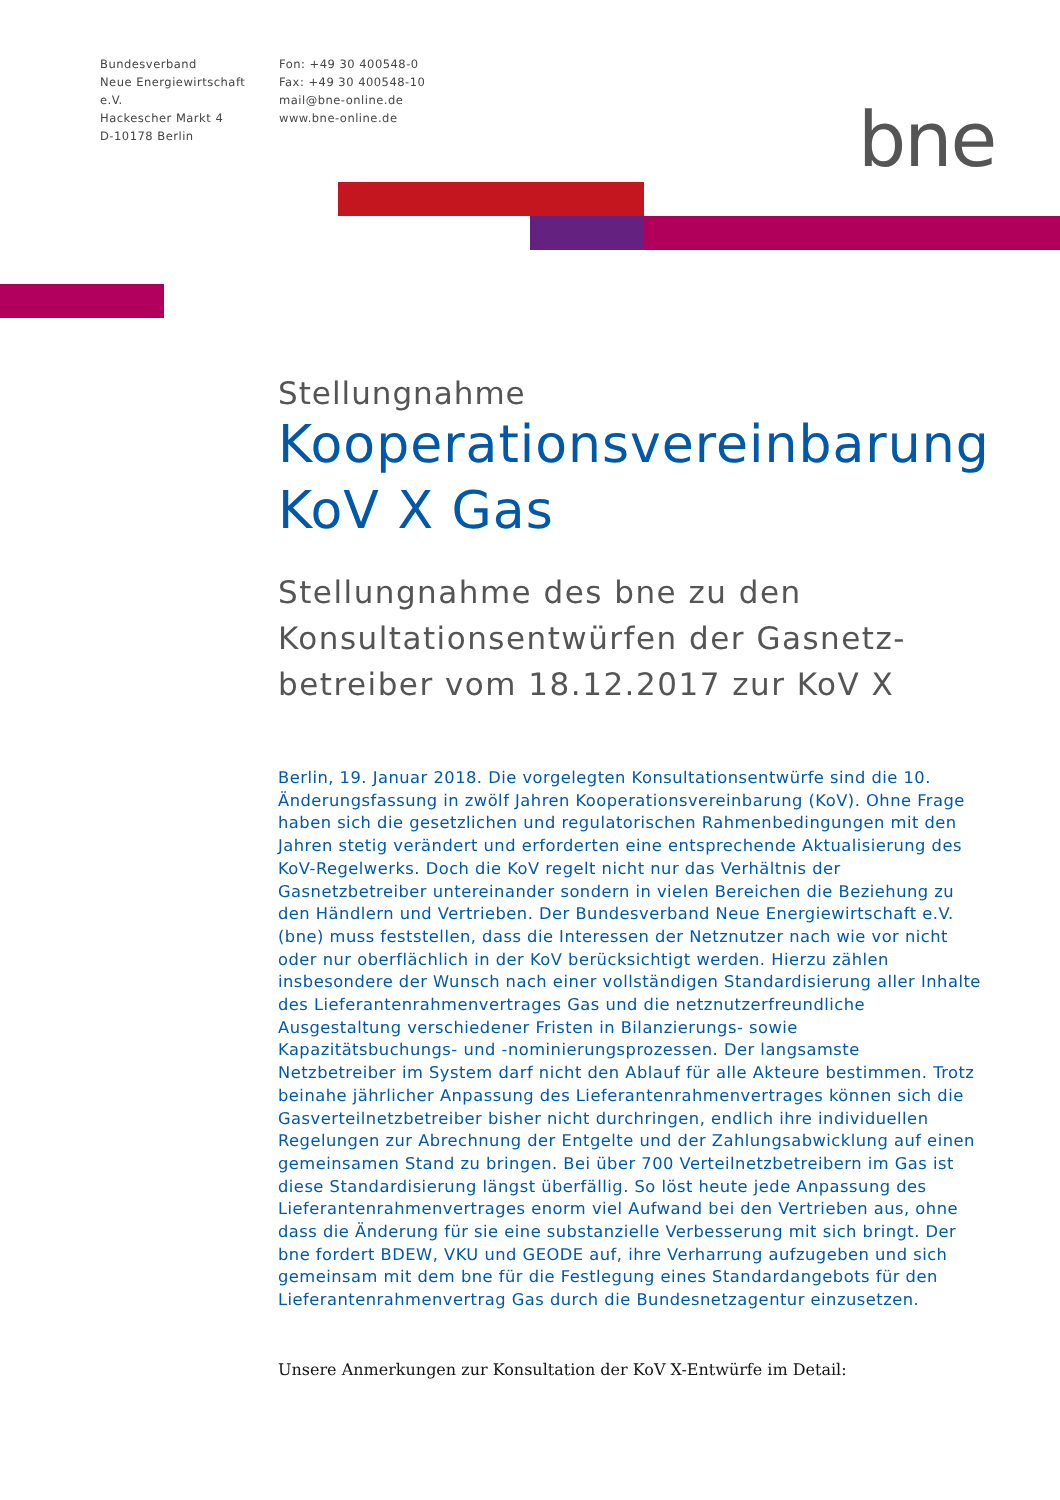Bundesverband
Neue Energiewirtschaft e.V.
Hackescher Markt 4
D-10178 Berlin
Fon: +49 30 400548-0
Fax: +49 30 400548-10
mail@bne-online.de
www.bne-online.de
bne
Stellungnahme
Kooperationsvereinbarung
KoV X Gas
Stellungnahme des bne zu den Konsultationsentwürfen der Gasnetz-betreiber vom 18.12.2017 zur KoV X
Berlin, 19. Januar 2018. Die vorgelegten Konsultationsentwürfe sind die 10. Änderungsfassung in zwölf Jahren Kooperationsvereinbarung (KoV). Ohne Frage haben sich die gesetzlichen und regulatorischen Rahmenbedingungen mit den Jahren stetig verändert und erforderten eine entsprechende Aktualisierung des KoV-Regelwerks. Doch die KoV regelt nicht nur das Verhältnis der Gasnetzbetreiber untereinander sondern in vielen Bereichen die Beziehung zu den Händlern und Vertrieben. Der Bundesverband Neue Energiewirtschaft e.V. (bne) muss feststellen, dass die Interessen der Netznutzer nach wie vor nicht oder nur oberflächlich in der KoV berücksichtigt werden. Hierzu zählen insbesondere der Wunsch nach einer vollständigen Standardisierung aller Inhalte des Lieferantenrahmenvertrages Gas und die netznutzerfreundliche Ausgestaltung verschiedener Fristen in Bilanzierungs- sowie Kapazitätsbuchungs- und -nominierungsprozessen. Der langsamste Netzbetreiber im System darf nicht den Ablauf für alle Akteure bestimmen. Trotz beinahe jährlicher Anpassung des Lieferantenrahmenvertrages können sich die Gasverteilnetzbetreiber bisher nicht durchringen, endlich ihre individuellen Regelungen zur Abrechnung der Entgelte und der Zahlungsabwicklung auf einen gemeinsamen Stand zu bringen. Bei über 700 Verteilnetzbetreibern im Gas ist diese Standardisierung längst überfällig. So löst heute jede Anpassung des Lieferantenrahmenvertrages enorm viel Aufwand bei den Vertrieben aus, ohne dass die Änderung für sie eine substanzielle Verbesserung mit sich bringt. Der bne fordert BDEW, VKU und GEODE auf, ihre Verharrung aufzugeben und sich gemeinsam mit dem bne für die Festlegung eines Standardangebots für den Lieferantenrahmenvertrag Gas durch die Bundesnetzagentur einzusetzen.
Unsere Anmerkungen zur Konsultation der KoV X-Entwürfe im Detail: